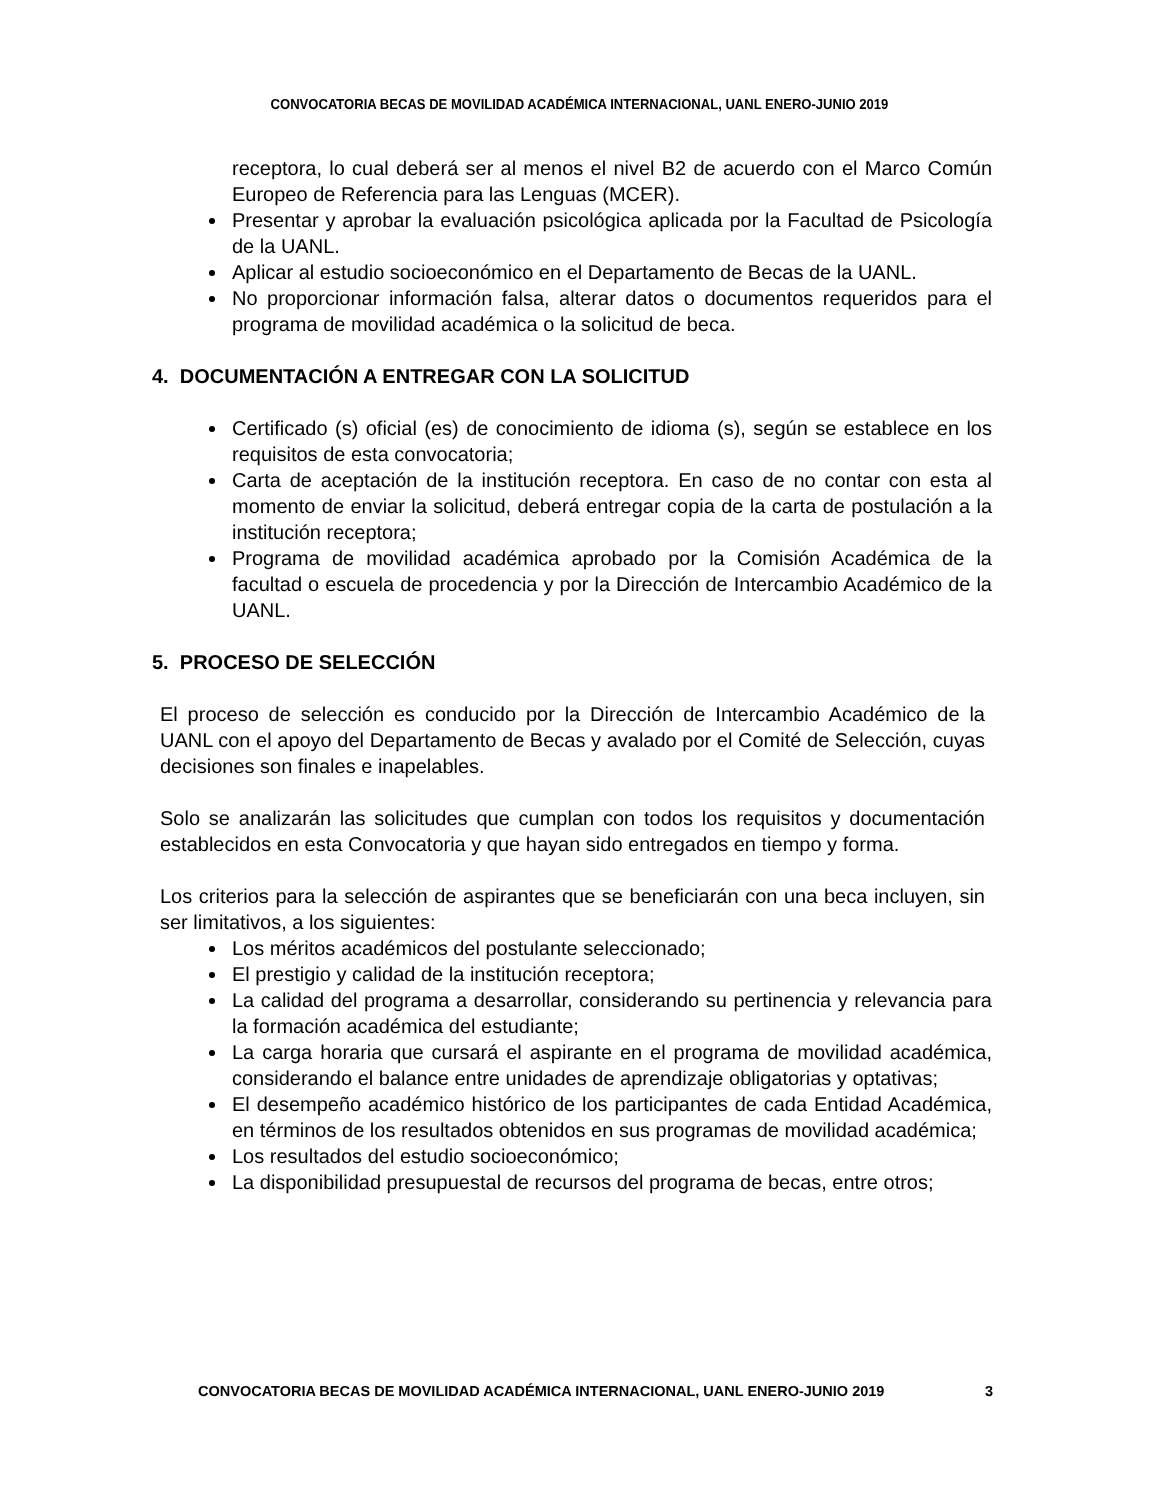CONVOCATORIA BECAS DE MOVILIDAD ACADÉMICA INTERNACIONAL, UANL ENERO-JUNIO 2019
receptora, lo cual deberá ser al menos el nivel B2 de acuerdo con el Marco Común Europeo de Referencia para las Lenguas (MCER).
Presentar y aprobar la evaluación psicológica aplicada por la Facultad de Psicología de la UANL.
Aplicar al estudio socioeconómico en el Departamento de Becas de la UANL.
No proporcionar información falsa, alterar datos o documentos requeridos para el programa de movilidad académica o la solicitud de beca.
4. DOCUMENTACIÓN A ENTREGAR CON LA SOLICITUD
Certificado (s) oficial (es) de conocimiento de idioma (s), según se establece en los requisitos de esta convocatoria;
Carta de aceptación de la institución receptora. En caso de no contar con esta al momento de enviar la solicitud, deberá entregar copia de la carta de postulación a la institución receptora;
Programa de movilidad académica aprobado por la Comisión Académica de la facultad o escuela de procedencia y por la Dirección de Intercambio Académico de la UANL.
5. PROCESO DE SELECCIÓN
El proceso de selección es conducido por la Dirección de Intercambio Académico de la UANL con el apoyo del Departamento de Becas y avalado por el Comité de Selección, cuyas decisiones son finales e inapelables.
Solo se analizarán las solicitudes que cumplan con todos los requisitos y documentación establecidos en esta Convocatoria y que hayan sido entregados en tiempo y forma.
Los criterios para la selección de aspirantes que se beneficiarán con una beca incluyen, sin ser limitativos, a los siguientes:
Los méritos académicos del postulante seleccionado;
El prestigio y calidad de la institución receptora;
La calidad del programa a desarrollar, considerando su pertinencia y relevancia para la formación académica del estudiante;
La carga horaria que cursará el aspirante en el programa de movilidad académica, considerando el balance entre unidades de aprendizaje obligatorias y optativas;
El desempeño académico histórico de los participantes de cada Entidad Académica, en términos de los resultados obtenidos en sus programas de movilidad académica;
Los resultados del estudio socioeconómico;
La disponibilidad presupuestal de recursos del programa de becas, entre otros;
CONVOCATORIA BECAS DE MOVILIDAD ACADÉMICA INTERNACIONAL, UANL ENERO-JUNIO 2019 3